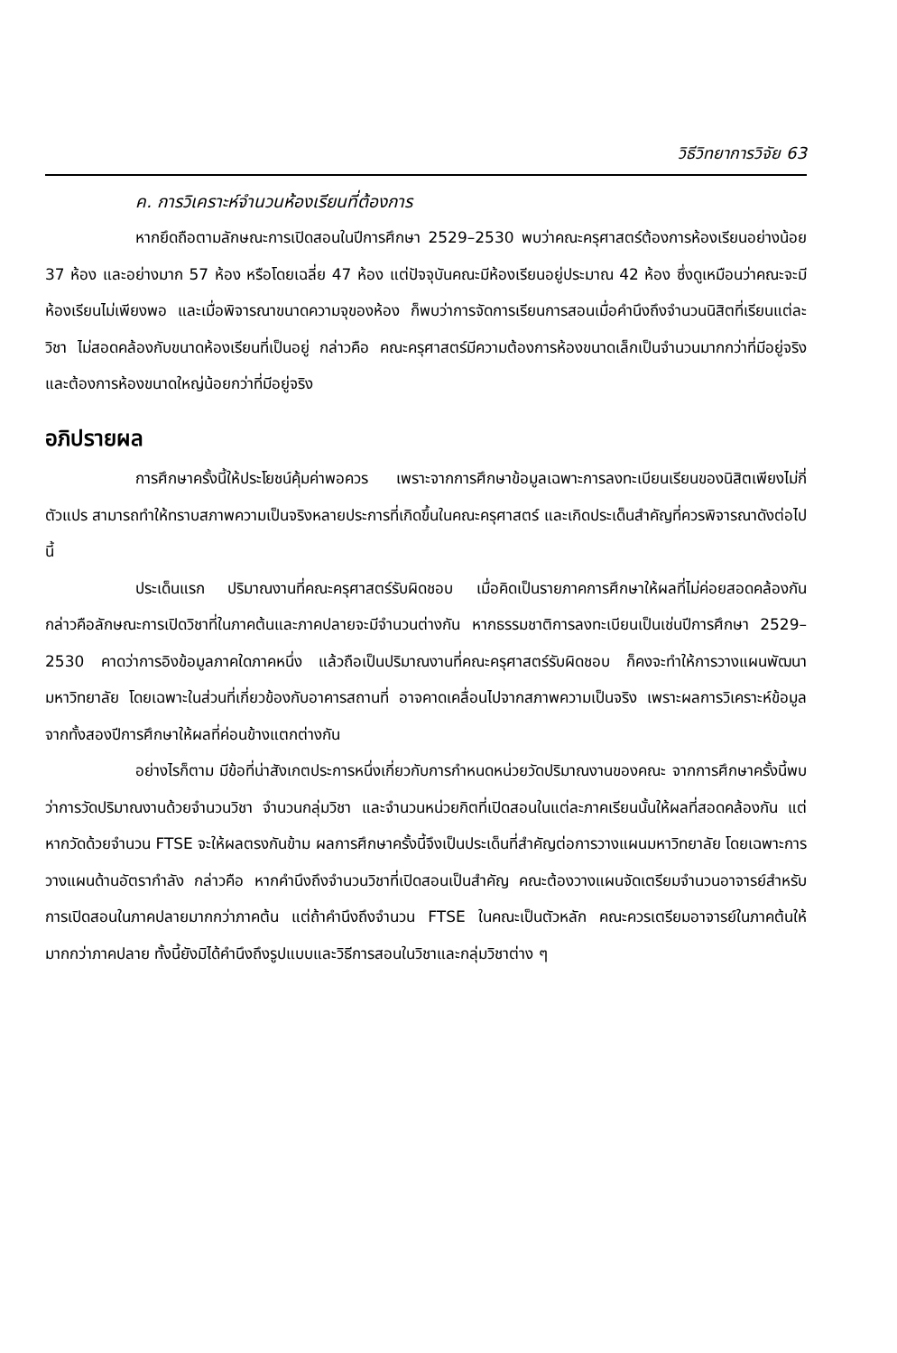วิธีวิทยาการวิจัย 63
ค. การวิเคราะห์จำนวนห้องเรียนที่ต้องการ
หากยึดถือตามลักษณะการเปิดสอนในปีการศึกษา 2529–2530 พบว่าคณะครุศาสตร์ต้องการห้องเรียนอย่างน้อย 37 ห้อง และอย่างมาก 57 ห้อง หรือโดยเฉลี่ย 47 ห้อง แต่ปัจจุบันคณะมีห้องเรียนอยู่ประมาณ 42 ห้อง ซึ่งดูเหมือนว่าคณะจะมีห้องเรียนไม่เพียงพอ และเมื่อพิจารณาขนาดความจุของห้อง ก็พบว่าการจัดการเรียนการสอนเมื่อคำนึงถึงจำนวนนิสิตที่เรียนแต่ละวิชา ไม่สอดคล้องกับขนาดห้องเรียนที่เป็นอยู่ กล่าวคือ คณะครุศาสตร์มีความต้องการห้องขนาดเล็กเป็นจำนวนมากกว่าที่มีอยู่จริง และต้องการห้องขนาดใหญ่น้อยกว่าที่มีอยู่จริง
อภิปรายผล
การศึกษาครั้งนี้ให้ประโยชน์คุ้มค่าพอควร เพราะจากการศึกษาข้อมูลเฉพาะการลงทะเบียนเรียนของนิสิตเพียงไม่กี่ตัวแปร สามารถทำให้ทราบสภาพความเป็นจริงหลายประการที่เกิดขึ้นในคณะครุศาสตร์ และเกิดประเด็นสำคัญที่ควรพิจารณาดังต่อไปนี้
ประเด็นแรก ปริมาณงานที่คณะครุศาสตร์รับผิดชอบ เมื่อคิดเป็นรายภาคการศึกษาให้ผลที่ไม่ค่อยสอดคล้องกัน กล่าวคือลักษณะการเปิดวิชาที่ในภาคต้นและภาคปลายจะมีจำนวนต่างกัน หากธรรมชาติการลงทะเบียนเป็นเช่นปีการศึกษา 2529–2530 คาดว่าการอิงข้อมูลภาคใดภาคหนึ่ง แล้วถือเป็นปริมาณงานที่คณะครุศาสตร์รับผิดชอบ ก็คงจะทำให้การวางแผนพัฒนามหาวิทยาลัย โดยเฉพาะในส่วนที่เกี่ยวข้องกับอาคารสถานที่ อาจคาดเคลื่อนไปจากสภาพความเป็นจริง เพราะผลการวิเคราะห์ข้อมูลจากทั้งสองปีการศึกษาให้ผลที่ค่อนข้างแตกต่างกัน
อย่างไรก็ตาม มีข้อที่น่าสังเกตประการหนึ่งเกี่ยวกับการกำหนดหน่วยวัดปริมาณงานของคณะ จากการศึกษาครั้งนี้พบว่าการวัดปริมาณงานด้วยจำนวนวิชา จำนวนกลุ่มวิชา และจำนวนหน่วยกิตที่เปิดสอนในแต่ละภาคเรียนนั้นให้ผลที่สอดคล้องกัน แต่หากวัดด้วยจำนวน FTSE จะให้ผลตรงกันข้าม ผลการศึกษาครั้งนี้จึงเป็นประเด็นที่สำคัญต่อการวางแผนมหาวิทยาลัย โดยเฉพาะการวางแผนด้านอัตรากำลัง กล่าวคือ หากคำนึงถึงจำนวนวิชาที่เปิดสอนเป็นสำคัญ คณะต้องวางแผนจัดเตรียมจำนวนอาจารย์สำหรับการเปิดสอนในภาคปลายมากกว่าภาคต้น แต่ถ้าคำนึงถึงจำนวน FTSE ในคณะเป็นตัวหลัก คณะควรเตรียมอาจารย์ในภาคต้นให้มากกว่าภาคปลาย ทั้งนี้ยังมิได้คำนึงถึงรูปแบบและวิธีการสอนในวิชาและกลุ่มวิชาต่าง ๆ